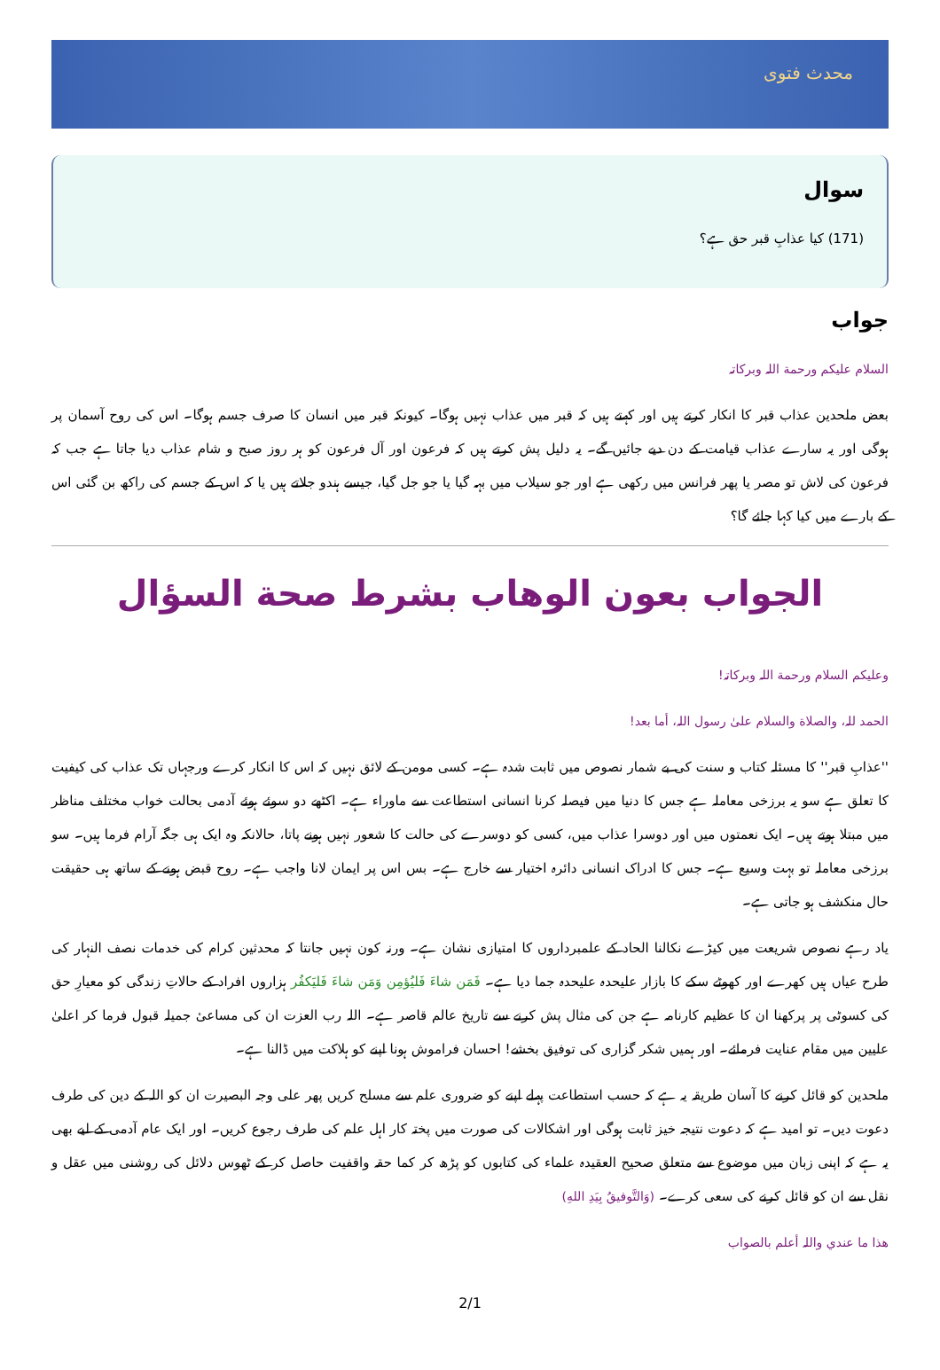محدث فتوی
سوال
(171) کیا عذابِ قبر حق ہے؟
جواب
السلام علیکم ورحمة اللہ وبرکاتہ
بعض ملحدین عذاب قبر کا انکار کرتے ہیں اور کہتے ہیں کہ قبر میں عذاب نہیں ہوگا۔ کیونکہ قبر میں انسان کا صرف جسم ہوگا۔ اس کی روح آسمان پر ہوگی اور یہ سارے عذاب قیامت کے دن دیے جائیں گے۔ یہ دلیل پش کرتے ہیں کہ فرعون اور آل فرعون کو ہر روز صبح و شام عذاب دیا جاتا ہے جب کہ فرعون کی لاش تو مصر یا پھر فرانس میں رکھی ہے اور جو سیلاب میں بہہ گیا یا جو جل گیا، جیسے ہندو جلاتے ہیں یا کہ اس کے جسم کی راکھ بن گئی اس کے بارے میں کیا کہا جائے گا؟
الجواب بعون الوهاب بشرط صحة السؤال
وعلیکم السلام ورحمة اللہ وبرکاتہ!
الحمد للہ، والصلاة والسلام علیٰ رسول اللہ، أما بعد!
''عذابِ قبر'' کا مسئلہ کتاب و سنت کی بے شمار نصوص میں ثابت شدہ ہے۔ کسی مومن کے لائق نہیں کہ اس کا انکار کرے ورجہاں تک عذاب کی کیفیت کا تعلق ہے سو یہ برزخی معاملہ ہے جس کا دنیا میں فیصلہ کرنا انسانی استطاعت سے ماوراء ہے۔ اکٹھے دو سوئے ہوئے آدمی بحالت خواب مختلف مناظر میں مبتلا ہوتے ہیں۔ ایک نعمتوں میں اور دوسرا عذاب میں، کسی کو دوسرے کی حالت کا شعور نہیں ہونے پاتا، حالانکہ وہ ایک ہی جگہ آرام فرما ہیں۔ سو برزخی معاملہ تو بہت وسیع ہے۔ جس کا ادراک انسانی دائرہ اختیار سے خارج ہے۔ بس اس پر ایمان لانا واجب ہے۔ روح قبض ہونے کے ساتھ ہی حقیقت حال منکشف ہو جاتی ہے۔
یاد رہے نصوص شریعت میں کیڑے نکالنا الحاد کے علمبرداروں کا امتیازی نشان ہے۔ ورنہ کون نہیں جانتا کہ محدثین کرام کی خدمات نصف النہار کی طرح عیاں ہیں کھرے اور کھوٹے سکے کا بازار علیحدہ علیحدہ جما دیا ہے۔ فَمَن شاءَ فَليُؤمِن وَمَن شاءَ فَليَكفُر ہزاروں افراد کے حالاتِ زندگی کو معیارِ حق کی کسوٹی پر پرکھنا ان کا عظیم کارنامہ ہے جن کی مثال پش کرنے سے تاریخ عالم قاصر ہے۔ اللہ رب العزت ان کی مساعیٔ جمیلہ قبول فرما کر اعلیٰ علیین میں مقام عنایت فرمائے۔ اور ہمیں شکر گزاری کی توفیق بخشے! احسان فراموش ہونا اپنے کو ہلاکت میں ڈالنا ہے۔
ملحدین کو قائل کرنے کا آسان طریقہ یہ ہے کہ حسب استطاعت پہلے اپنے کو ضروری علم سے مسلح کریں پھر علی وجہ البصیرت ان کو اللہ کے دین کی طرف دعوت دیں۔ تو امید ہے کہ دعوت نتیجہ خیز ثابت ہوگی اور اشکالات کی صورت میں پختہ کار اہل علم کی طرف رجوع کریں۔ اور ایک عام آدمی کے لیے بھی یہ ہے کہ اپنی زبان میں موضوع سے متعلق صحیح العقیدہ علماء کی کتابوں کو پڑھ کر کما حقہ واقفیت حاصل کر کے ٹھوس دلائل کی روشنی میں عقل و نقل سے ان کو قائل کرنے کی سعی کرے۔ (وَالتَّوفيقُ بِيَدِ اللهِ)
ھذا ما عندي واللہ أعلم بالصواب
2/1